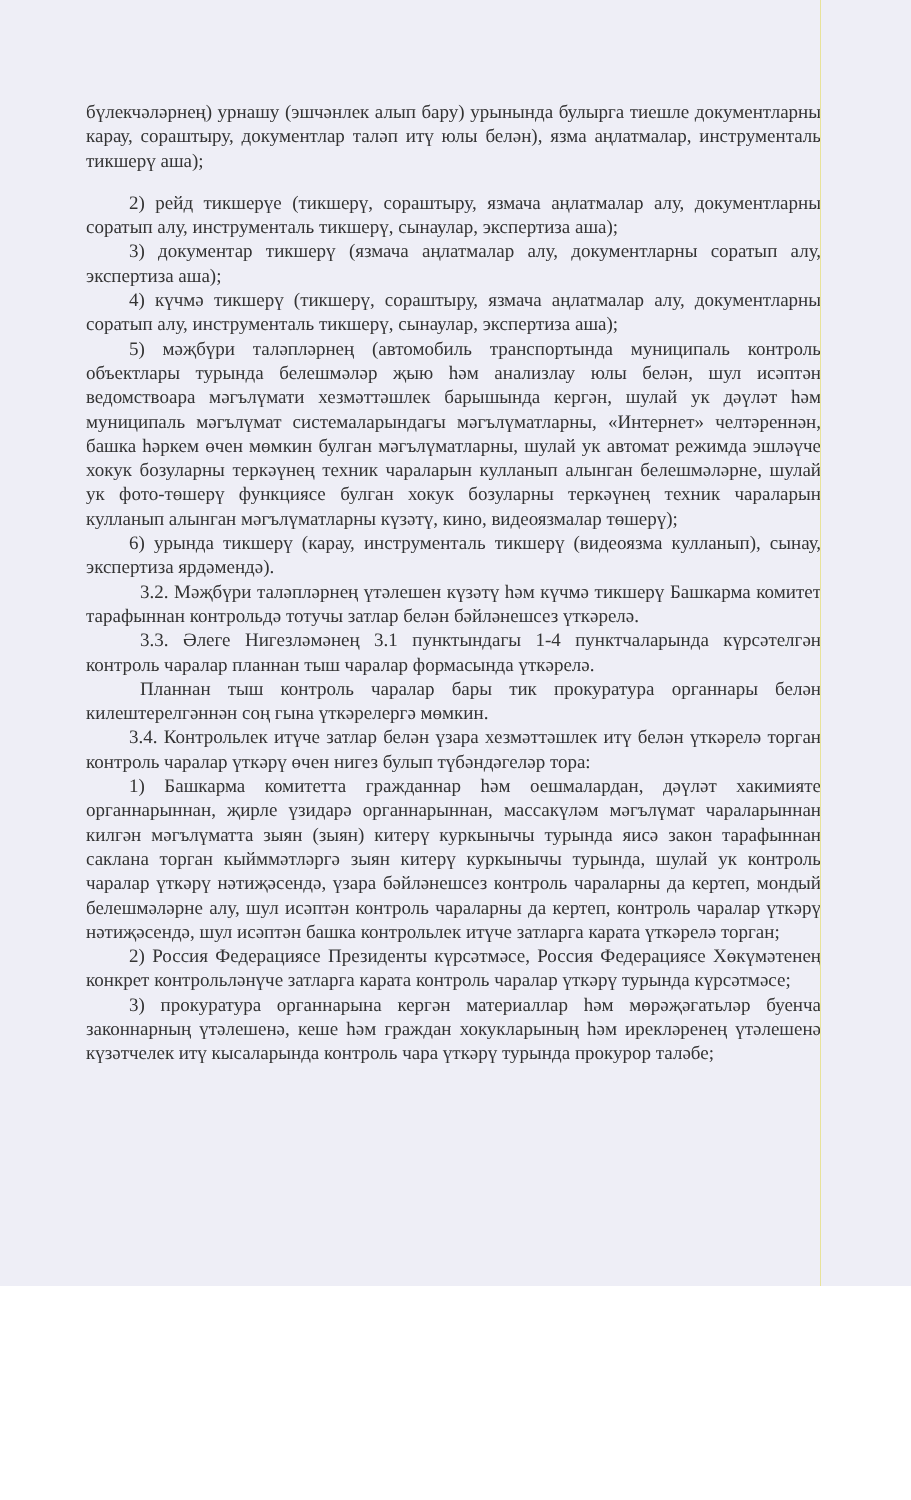бүлекчәләрнең) урнашу (эшчәнлек алып бару) урынында булырга тиешле документларны карау, сораштыру, документлар таләп итү юлы белән), язма аңлатмалар, инструменталь тикшерү аша);
2) рейд тикшерүе (тикшерү, сораштыру, язмача аңлатмалар алу, документларны соратып алу, инструменталь тикшерү, сынаулар, экспертиза аша);
3) документар тикшерү (язмача аңлатмалар алу, документларны соратып алу, экспертиза аша);
4) күчмә тикшерү (тикшерү, сораштыру, язмача аңлатмалар алу, документларны соратып алу, инструменталь тикшерү, сынаулар, экспертиза аша);
5) мәҗбүри таләпләрнең (автомобиль транспортында муниципаль контроль объектлары турында белешмәләр җыю һәм анализлау юлы белән, шул исәптән ведомствоара мәгълүмати хезмәттәшлек барышында кергән, шулай ук дәүләт һәм муниципаль мәгълүмат системаларындагы мәгълүматларны, «Интернет» челтәреннән, башка һәркем өчен мөмкин булган мәгълүматларны, шулай ук автомат режимда эшләүче хокук бозуларны теркәүнең техник чараларын кулланып алынган белешмәләрне, шулай ук фото-төшерү функциясе булган хокук бозуларны теркәүнең техник чараларын кулланып алынган мәгълүматларны күзәтү, кино, видеоязмалар төшерү);
6) урында тикшерү (карау, инструменталь тикшерү (видеоязма кулланып), сынау, экспертиза ярдәмендә).
3.2. Мәҗбүри таләпләрнең үтәлешен күзәтү һәм күчмә тикшерү Башкарма комитет тарафыннан контрольдә тотучы затлар белән бәйләнешсез үткәрелә.
3.3. Әлеге Нигезләмәнең 3.1 пунктындагы 1-4 пунктчаларында күрсәтелгән контроль чаралар планнан тыш чаралар формасында үткәрелә.
Планнан тыш контроль чаралар бары тик прокуратура органнары белән килештерелгәннән соң гына үткәрелергә мөмкин.
3.4. Контрольлек итүче затлар белән үзара хезмәттәшлек итү белән үткәрелә торган контроль чаралар үткәрү өчен нигез булып түбәндәгеләр тора:
1) Башкарма комитетта гражданнар һәм оешмалардан, дәүләт хакимияте органнарыннан, җирле үзидарә органнарыннан, массакүләм мәгълүмат чараларыннан килгән мәгълүматта зыян (зыян) китерү куркынычы турында яисә закон тарафыннан саклана торган кыйммәтләргә зыян китерү куркынычы турында, шулай ук контроль чаралар үткәрү нәтиҗәсендә, үзара бәйләнешсез контроль чараларны да кертеп, мондый белешмәләрне алу, шул исәптән контроль чараларны да кертеп, контроль чаралар үткәрү нәтиҗәсендә, шул исәптән башка контрольлек итүче затларга карата үткәрелә торган;
2) Россия Федерациясе Президенты күрсәтмәсе, Россия Федерациясе Хөкүмәтенең конкрет контрольләнүче затларга карата контроль чаралар үткәрү турында күрсәтмәсе;
3) прокуратура органнарына кергән материаллар һәм мөрәҗәгатьләр буенча законнарның үтәлешенә, кеше һәм граждан хокукларының һәм ирекләренең үтәлешенә күзәтчелек итү кысаларында контроль чара үткәрү турында прокурор таләбе;